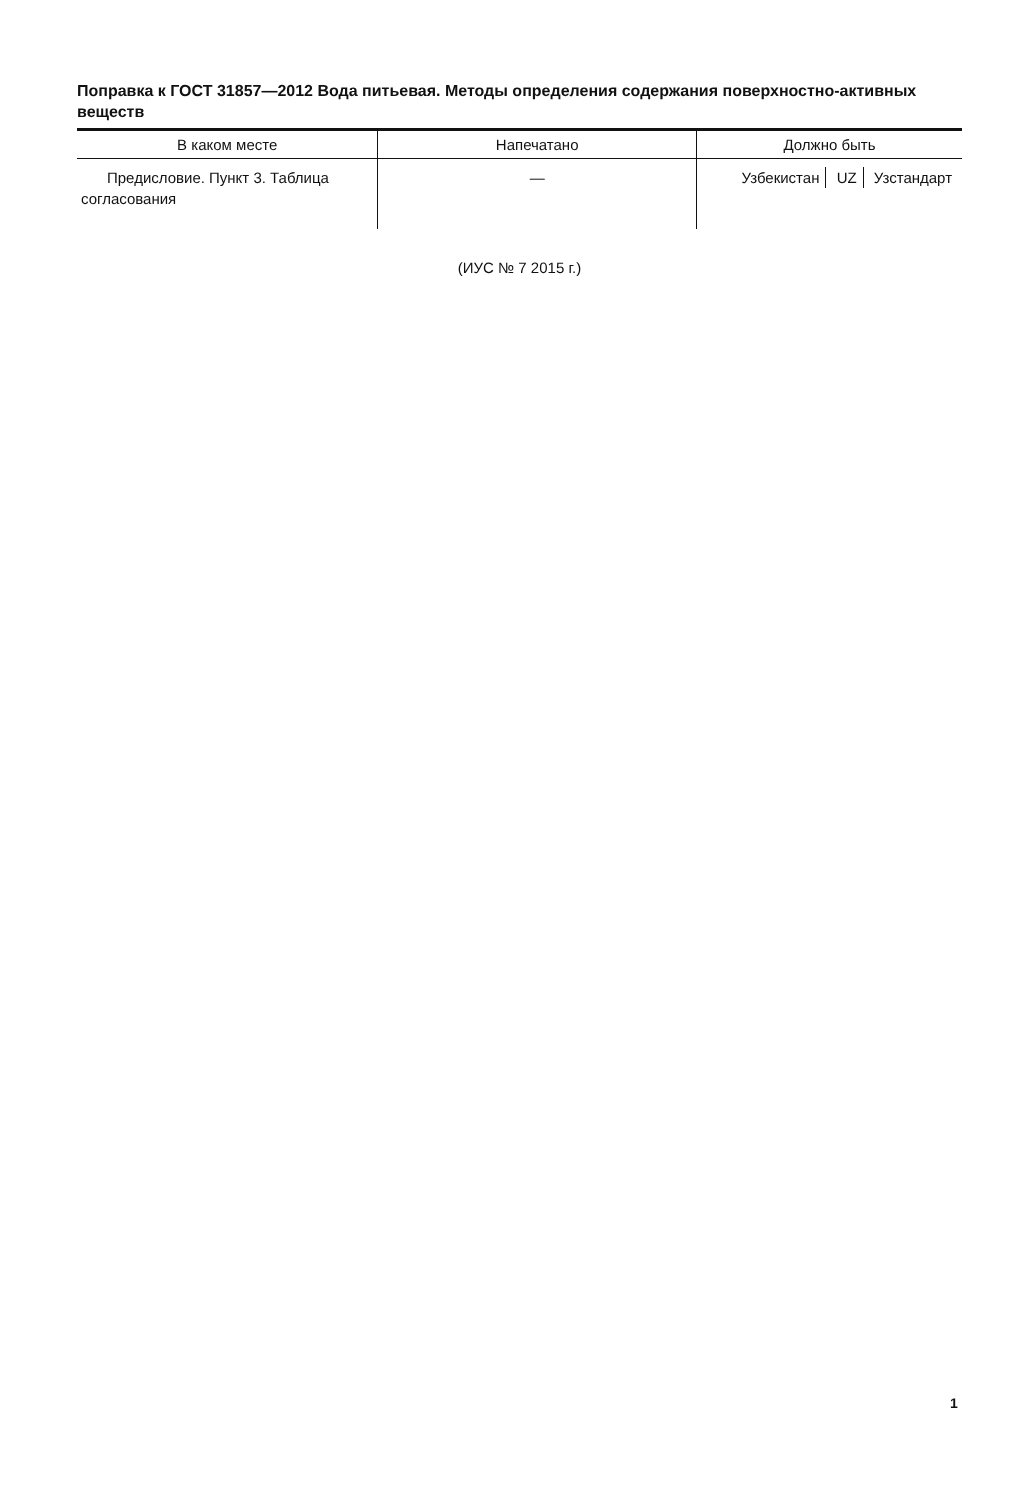Поправка к ГОСТ 31857—2012 Вода питьевая. Методы определения содержания поверхностно-активных веществ
| В каком месте | Напечатано | Должно быть |
| --- | --- | --- |
| Предисловие. Пункт 3. Таблица согласования | — | Узбекистан UZ Узстандарт |
(ИУС № 7 2015 г.)
1